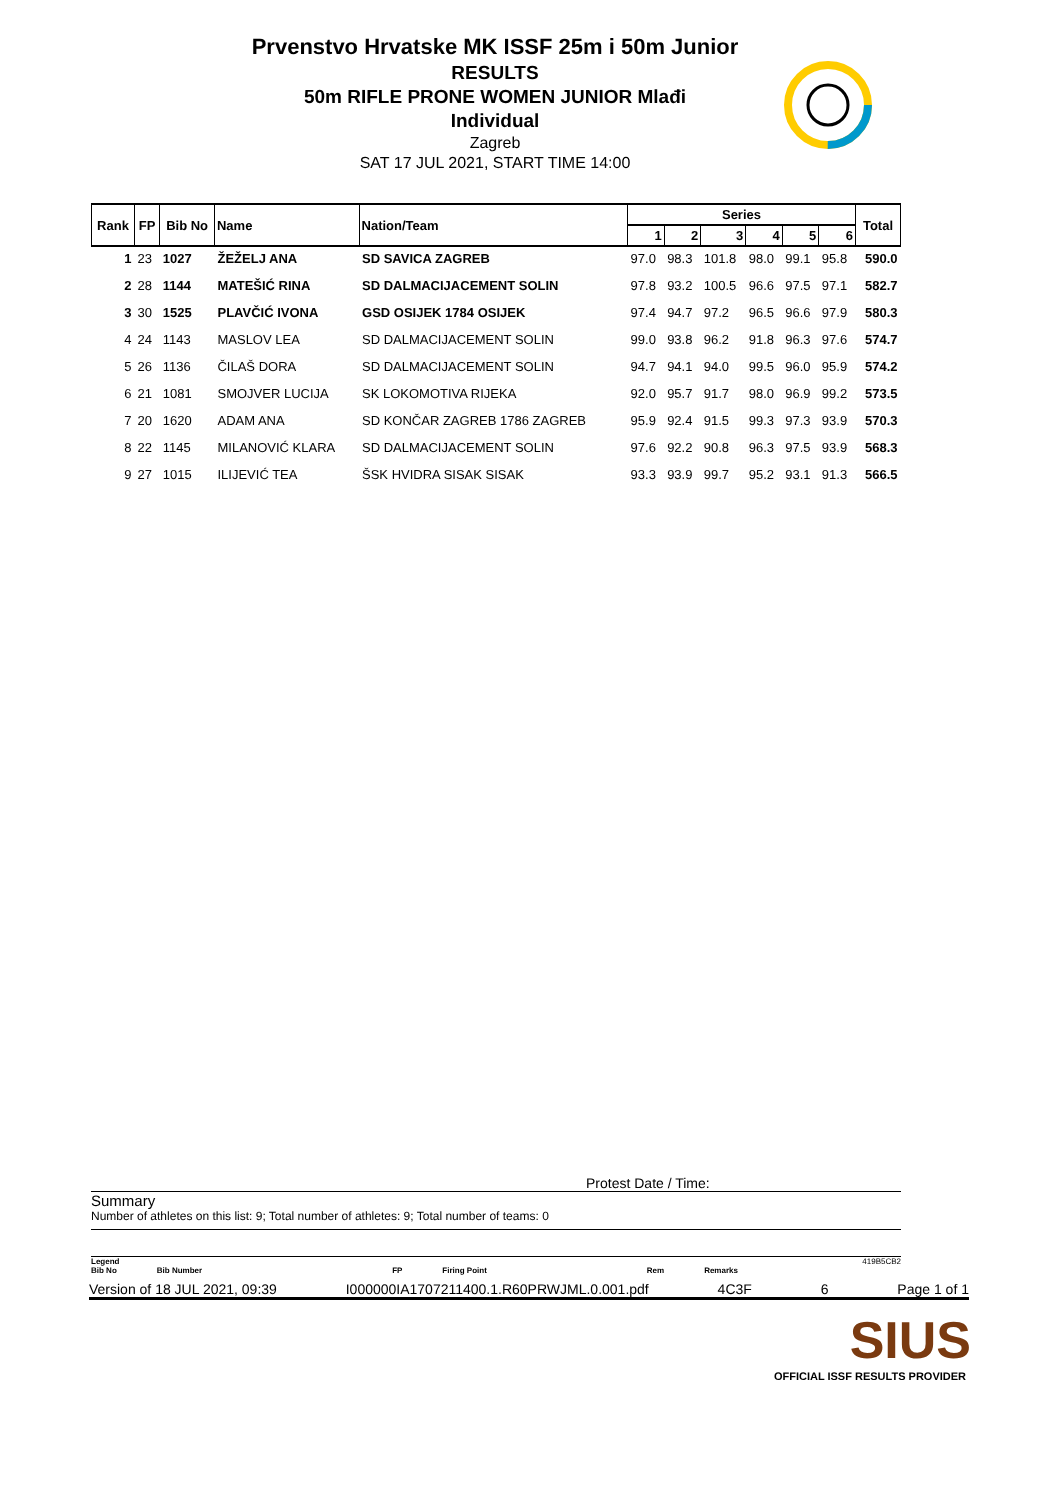Prvenstvo Hrvatske MK ISSF 25m i 50m Junior
RESULTS
50m RIFLE PRONE WOMEN JUNIOR Mlađi
Individual
Zagreb
SAT 17 JUL 2021, START TIME 14:00
| Rank | FP | Bib No | Name | Nation/Team | Series | | | | | | Total |
| --- | --- | --- | --- | --- | --- | --- | --- | --- | --- | --- | --- |
| | | | | | 1 | 2 | 3 | 4 | 5 | 6 | |
| 1 | 23 | 1027 | ŽEŽELJ ANA | SD SAVICA ZAGREB | 97.0 | 98.3 | 101.8 | 98.0 | 99.1 | 95.8 | 590.0 |
| 2 | 28 | 1144 | MATEŠIĆ RINA | SD DALMACIJACEMENT SOLIN | 97.8 | 93.2 | 100.5 | 96.6 | 97.5 | 97.1 | 582.7 |
| 3 | 30 | 1525 | PLAVČIĆ IVONA | GSD OSIJEK 1784 OSIJEK | 97.4 | 94.7 | 97.2 | 96.5 | 96.6 | 97.9 | 580.3 |
| 4 | 24 | 1143 | MASLOV LEA | SD DALMACIJACEMENT SOLIN | 99.0 | 93.8 | 96.2 | 91.8 | 96.3 | 97.6 | 574.7 |
| 5 | 26 | 1136 | ČILAŠ DORA | SD DALMACIJACEMENT SOLIN | 94.7 | 94.1 | 94.0 | 99.5 | 96.0 | 95.9 | 574.2 |
| 6 | 21 | 1081 | SMOJVER LUCIJA | SK LOKOMOTIVA RIJEKA | 92.0 | 95.7 | 91.7 | 98.0 | 96.9 | 99.2 | 573.5 |
| 7 | 20 | 1620 | ADAM ANA | SD KONČAR ZAGREB 1786 ZAGREB | 95.9 | 92.4 | 91.5 | 99.3 | 97.3 | 93.9 | 570.3 |
| 8 | 22 | 1145 | MILANOVIĆ KLARA | SD DALMACIJACEMENT SOLIN | 97.6 | 92.2 | 90.8 | 96.3 | 97.5 | 93.9 | 568.3 |
| 9 | 27 | 1015 | ILIJEVIĆ TEA | ŠSK HVIDRA SISAK SISAK | 93.3 | 93.9 | 99.7 | 95.2 | 93.1 | 91.3 | 566.5 |
Protest Date / Time:
Summary
Number of athletes on this list: 9; Total number of athletes: 9; Total number of teams: 0
Legend 419B5CB2
Bib No Bib Number FP Firing Point Rem Remarks
Version of 18 JUL 2021, 09:39 I000000IA1707211400.1.R60PRWJML.0.001.pdf 4C3F 6 Page 1 of 1
SIUS
OFFICIAL ISSF RESULTS PROVIDER